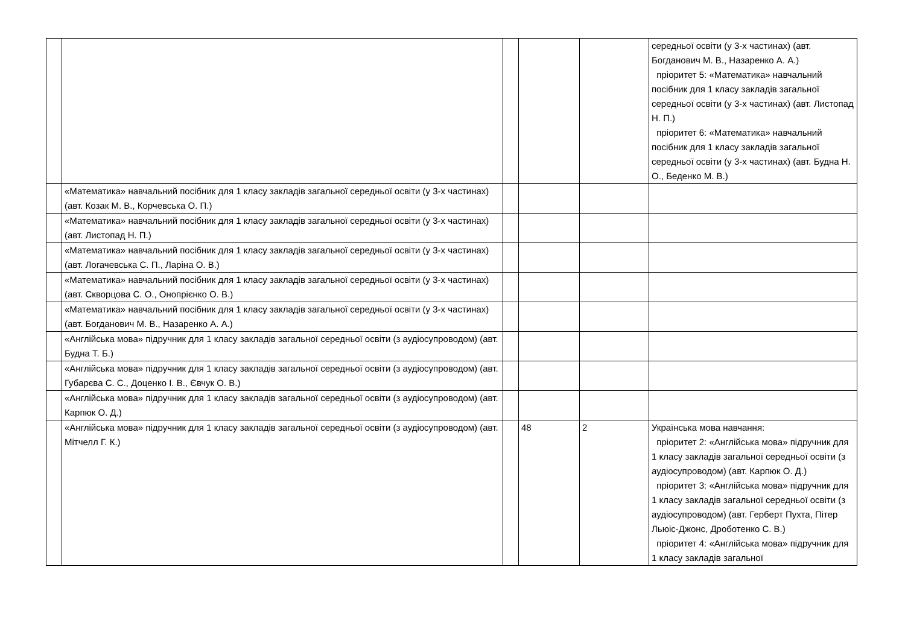| | | | | | середньої освіти (у 3-х частинах) (авт. Богданович М. В., Назаренко А. А.) пріоритет 5: «Математика» навчальний посібник для 1 класу закладів загальної середньої освіти (у 3-х частинах) (авт. Листопад Н. П.) пріоритет 6: «Математика» навчальний посібник для 1 класу закладів загальної середньої освіти (у 3-х частинах) (авт. Будна Н. О., Беденко М. В.) |
| | «Математика» навчальний посібник для 1 класу закладів загальної середньої освіти (у 3-х частинах) (авт. Козак М. В., Корчевська О. П.) | | | | |
| | «Математика» навчальний посібник для 1 класу закладів загальної середньої освіти (у 3-х частинах) (авт. Листопад Н. П.) | | | | |
| | «Математика» навчальний посібник для 1 класу закладів загальної середньої освіти (у 3-х частинах) (авт. Логачевська С. П., Ларіна О. В.) | | | | |
| | «Математика» навчальний посібник для 1 класу закладів загальної середньої освіти (у 3-х частинах) (авт. Скворцова С. О., Онопрієнко О. В.) | | | | |
| | «Математика» навчальний посібник для 1 класу закладів загальної середньої освіти (у 3-х частинах) (авт. Богданович М. В., Назаренко А. А.) | | | | |
| | «Англійська мова» підручник для 1 класу закладів загальної середньої освіти (з аудіосупроводом) (авт. Будна Т. Б.) | | | | |
| | «Англійська мова» підручник для 1 класу закладів загальної середньої освіти (з аудіосупроводом) (авт. Губарєва С. С., Доценко І. В., Євчук О. В.) | | | | |
| | «Англійська мова» підручник для 1 класу закладів загальної середньої освіти (з аудіосупроводом) (авт. Карпюк О. Д.) | | | | |
| | «Англійська мова» підручник для 1 класу закладів загальної середньої освіти (з аудіосупроводом) (авт. Мітчелл Г. К.) | | 48 | 2 | Українська мова навчання: пріоритет 2: «Англійська мова» підручник для 1 класу закладів загальної середньої освіти (з аудіосупроводом) (авт. Карпюк О. Д.) пріоритет 3: «Англійська мова» підручник для 1 класу закладів загальної середньої освіти (з аудіосупроводом) (авт. Герберт Пухта, Пітер Льюіс-Джонс, Дроботенко С. В.) пріоритет 4: «Англійська мова» підручник для 1 класу закладів загальної |